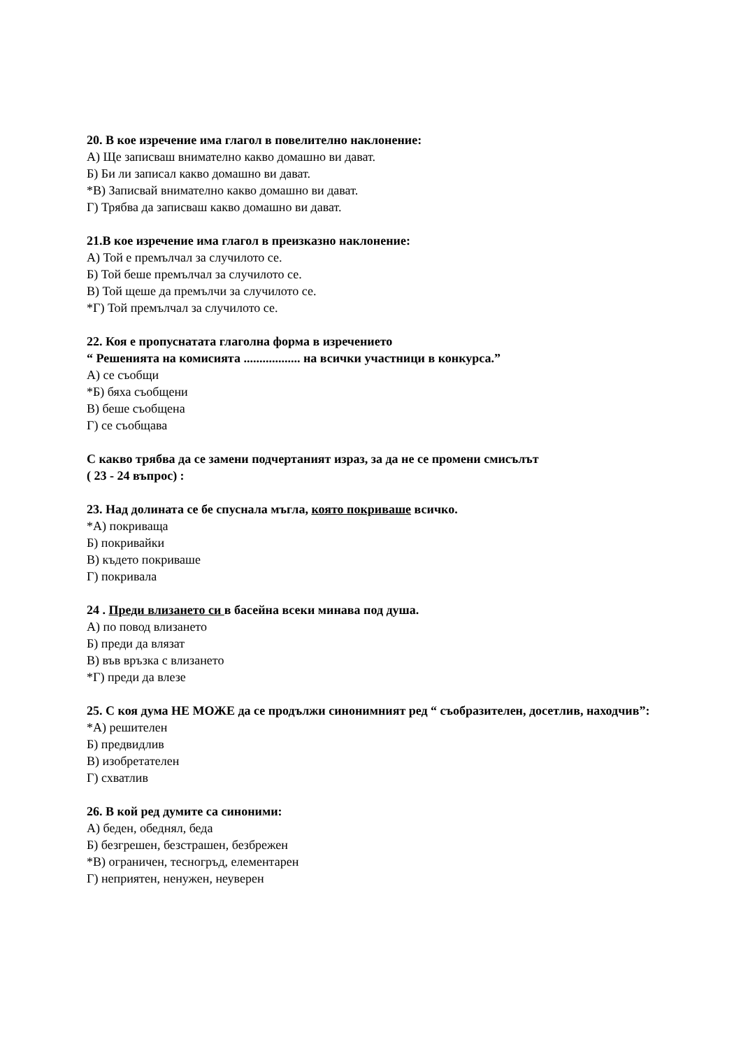20. В кое изречение има глагол в повелително наклонение:
А) Ще записваш внимателно какво домашно ви дават.
Б) Би ли записал какво домашно ви дават.
*В) Записвай внимателно какво домашно ви дават.
Г) Трябва да записваш какво домашно ви дават.
21.В кое изречение има глагол в преизказно наклонение:
А) Той е премълчал за случилото се.
Б) Той беше премълчал за случилото се.
В) Той щеше да премълчи за случилото се.
*Г) Той премълчал за случилото се.
22. Коя е пропуснатата глаголна форма в изречението
“ Решенията на комисията .................. на всички участници в конкурса.”
А) се съобщи
*Б) бяха съобщени
В) беше съобщена
Г) се съобщава
С какво трябва да се замени подчертаният израз, за да не се промени смисълът
( 23 - 24 въпрос) :
23. Над долината се бе спуснала мъгла, която покриваше всичко.
*А) покриваща
Б) покривайки
В) където покриваше
Г) покривала
24 . Преди влизането си в басейна всеки минава под душа.
А) по повод влизането
Б) преди да влязат
В) във връзка с влизането
*Г) преди да влезе
25. С коя дума НЕ МОЖЕ да се продължи синонимният ред “ съобразителен, досетлив, находчив”:
*А) решителен
Б) предвидлив
В) изобретателен
Г) схватлив
26. В кой ред думите са синоними:
А) беден, обеднял, беда
Б) безгрешен, безстрашен, безбрежен
*В) ограничен, тесногръд, елементарен
Г) неприятен, ненужен, неуверен